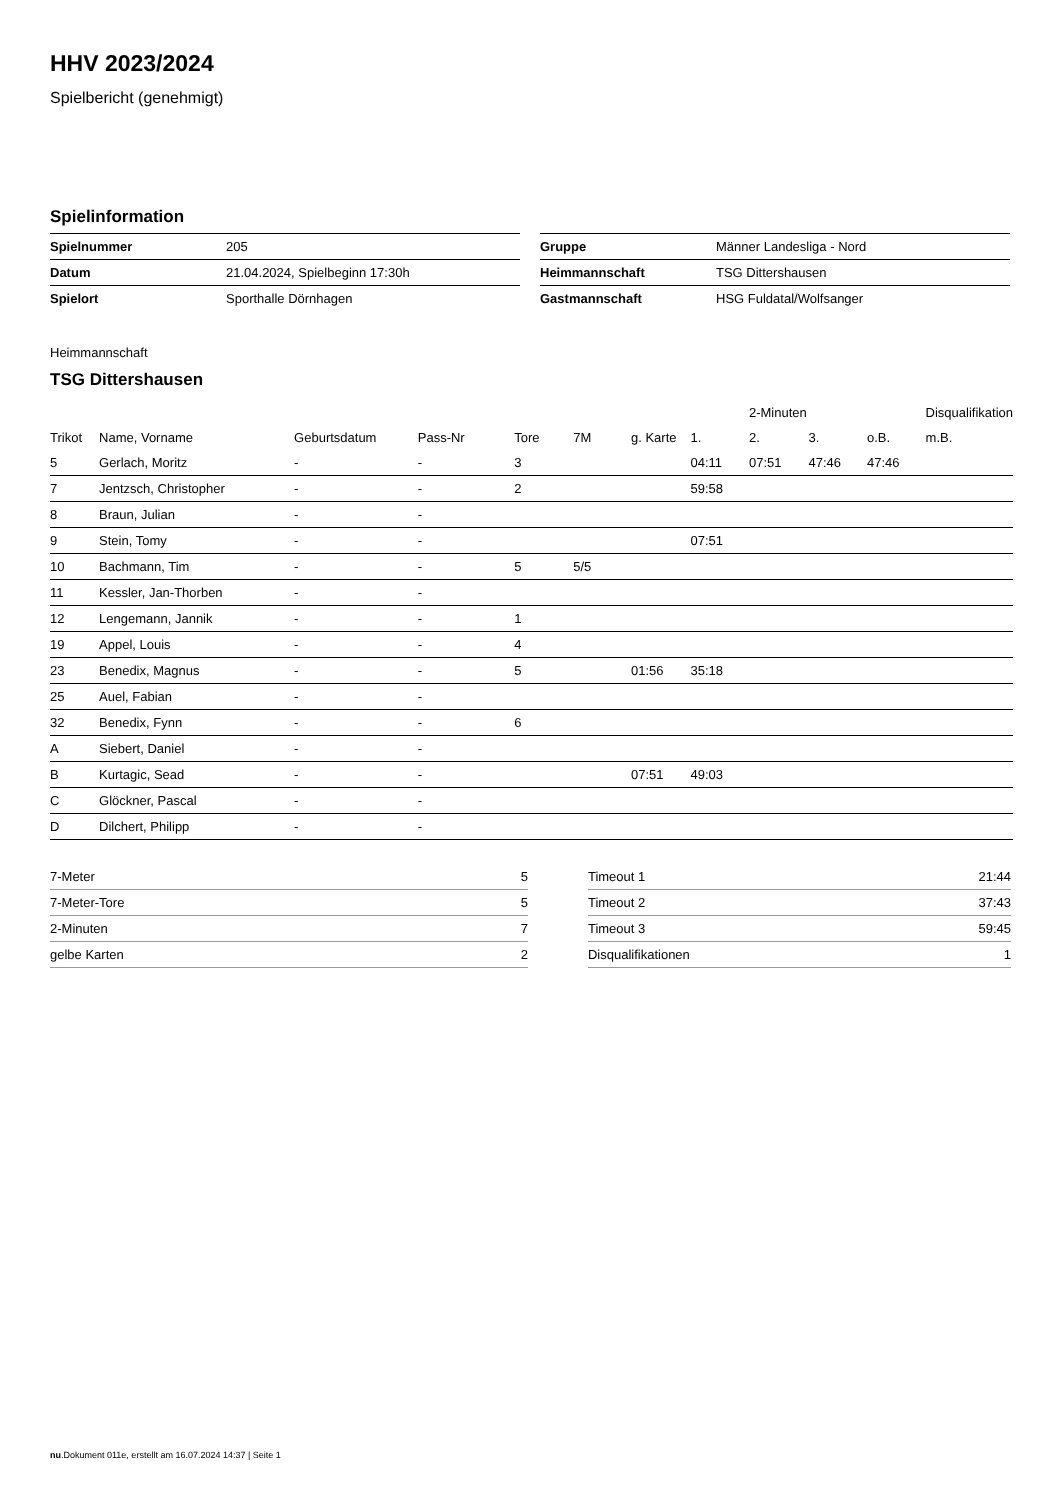HHV 2023/2024
Spielbericht (genehmigt)
Spielinformation
| Spielnummer | 205 |
| Datum | 21.04.2024, Spielbeginn 17:30h |
| Spielort | Sporthalle Dörnhagen |
| Gruppe | Männer Landesliga - Nord |
| Heimmannschaft | TSG Dittershausen |
| Gastmannschaft | HSG Fuldatal/Wolfsanger |
Heimmannschaft
TSG Dittershausen
| | | | | | | | | 2-Minuten | | | Disqualifikation |
| --- | --- | --- | --- | --- | --- | --- | --- | --- | --- | --- | --- |
| Trikot | Name, Vorname | Geburtsdatum | Pass-Nr | Tore | 7M | g. Karte | 1. | 2. | 3. | o.B. | m.B. |
| 5 | Gerlach, Moritz | - | - | 3 | | | 04:11 | 07:51 | 47:46 | 47:46 | |
| 7 | Jentzsch, Christopher | - | - | 2 | | | 59:58 | | | | |
| 8 | Braun, Julian | - | - | | | | | | | | |
| 9 | Stein, Tomy | - | - | | | | 07:51 | | | | |
| 10 | Bachmann, Tim | - | - | 5 | 5/5 | | | | | | |
| 11 | Kessler, Jan-Thorben | - | - | | | | | | | | |
| 12 | Lengemann, Jannik | - | - | 1 | | | | | | | |
| 19 | Appel, Louis | - | - | 4 | | | | | | | |
| 23 | Benedix, Magnus | - | - | 5 | | 01:56 | 35:18 | | | | |
| 25 | Auel, Fabian | - | - | | | | | | | | |
| 32 | Benedix, Fynn | - | - | 6 | | | | | | | |
| A | Siebert, Daniel | - | - | | | | | | | | |
| B | Kurtagic, Sead | - | - | | | 07:51 | 49:03 | | | | |
| C | Glöckner, Pascal | - | - | | | | | | | | |
| D | Dilchert, Philipp | - | - | | | | | | | | |
| 7-Meter | 5 |
| 7-Meter-Tore | 5 |
| 2-Minuten | 7 |
| gelbe Karten | 2 |
| Timeout 1 | 21:44 |
| Timeout 2 | 37:43 |
| Timeout 3 | 59:45 |
| Disqualifikationen | 1 |
nu.Dokument 011e, erstellt am 16.07.2024 14:37 | Seite 1